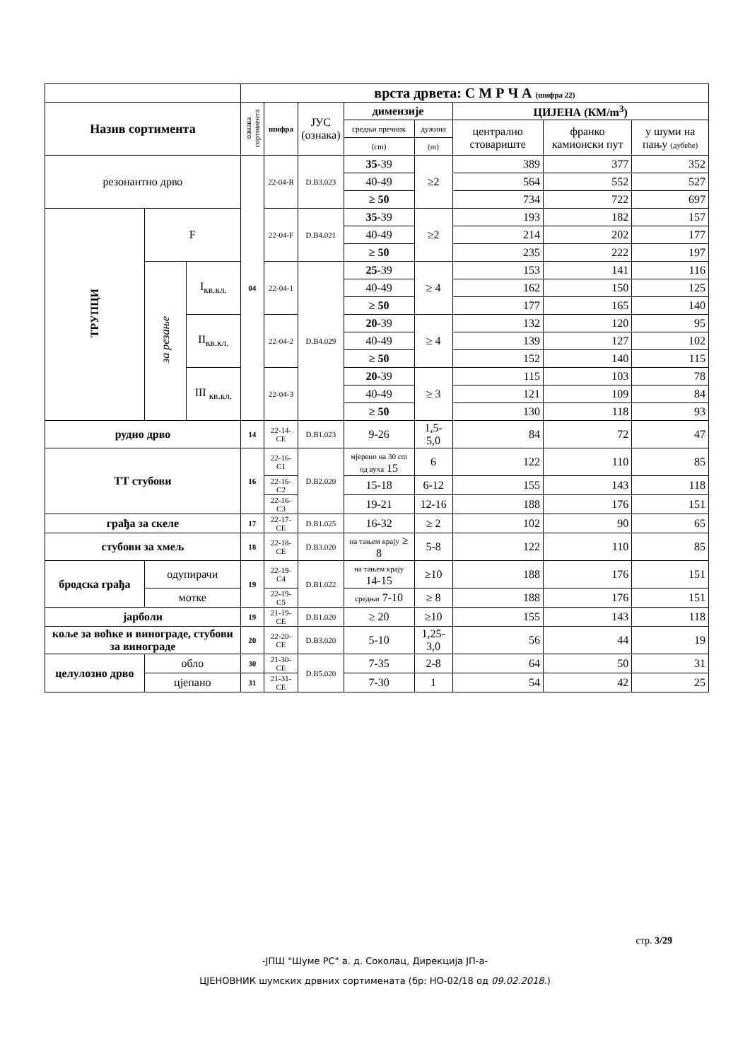| | | | врста дрвета: С М Р Ч А (шифра 22) | | | | | | | |
| Назив сортимента | | | ознака сортимента | шифра | ЈУС (ознака) | димензије | | ЦИЈЕНА (КМ/m<sup>3</sup>) | | |
| | | | | | | средњи пречник | дужина | централно стовариште | франко камионски пут | у шуми на пању (дубеће) |
| | | | | | | (cm) | (m) | | | |
| резонантно дрво | | | 04 | 22-04-R | D.B3.023 | 35 -39 | ≥2 | 389 | 377 | 352 |
| | | | | | | 40-49 | | 564 | 552 | 527 |
| | | | | | | ≥ 50 | | 734 | 722 | 697 |
| ТРУПЦИ | F | | | 22-04-F | D.B4.021 | 35 -39 | ≥2 | 193 | 182 | 157 |
| | | | | | | 40-49 | | 214 | 202 | 177 |
| | | | | | | ≥ 50 | | 235 | 222 | 197 |
| | за резање | I<sub>кв.кл.</sub> | | 22-04-1 | D.B4.029 | 25 -39 | ≥ 4 | 153 | 141 | 116 |
| | | | | | | 40-49 | | 162 | 150 | 125 |
| | | | | | | ≥ 50 | | 177 | 165 | 140 |
| | | II<sub>кв.кл.</sub> | | 22-04-2 | | 20 -39 | ≥ 4 | 132 | 120 | 95 |
| | | | | | | 40-49 | | 139 | 127 | 102 |
| | | | | | | ≥ 50 | | 152 | 140 | 115 |
| | | III <sub>кв.кл.</sub> | | 22-04-3 | | 20 -39 | ≥ 3 | 115 | 103 | 78 |
| | | | | | | 40-49 | | 121 | 109 | 84 |
| | | | | | | ≥ 50 | | 130 | 118 | 93 |
| рудно дрво | | | 14 | 22-14-CE | D.B1.023 | 9-26 | 1,5-5,0 | 84 | 72 | 47 |
| ТТ стубови | | | 16 | 22-16-C1 | D.B2.020 | мјерено на 30 cm од вуха 15 | 6 | 122 | 110 | 85 |
| | | | | 22-16-C2 | | 15-18 | 6-12 | 155 | 143 | 118 |
| | | | | 22-16-C3 | | 19-21 | 12-16 | 188 | 176 | 151 |
| грађа за скеле | | | 17 | 22-17-CE | D.B1.025 | 16-32 | ≥ 2 | 102 | 90 | 65 |
| стубови за хмељ | | | 18 | 22-18-CE | D.B3.020 | на тањем крају ≥ 8 | 5-8 | 122 | 110 | 85 |
| бродска грађа | одупирачи | | 19 | 22-19-C4 | D.B1.022 | на тањем крају 14-15 | ≥10 | 188 | 176 | 151 |
| | мотке | | | 22-19-C5 | | средњи 7-10 | ≥ 8 | 188 | 176 | 151 |
| јарболи | | | 19 | 21-19-CE | D.B1.020 | ≥ 20 | ≥10 | 155 | 143 | 118 |
| коље за воћке и винограде, стубови за винограде | | | 20 | 22-20-CE | D.B3.020 | 5-10 | 1,25-3,0 | 56 | 44 | 19 |
| целулозно дрво | обло | | 30 | 21-30-CE | D.B5.020 | 7-35 | 2-8 | 64 | 50 | 31 |
| | цјепано | | 31 | 21-31-CE | | 7-30 | 1 | 54 | 42 | 25 |
стр. 3/29
-ЈПШ "Шуме РС" а. д. Соколац, Дирекција ЈП-а-
ЦЈЕНОВНИК шумских дрвних сортимената (бр: НО-02/18 од 09.02.2018.)